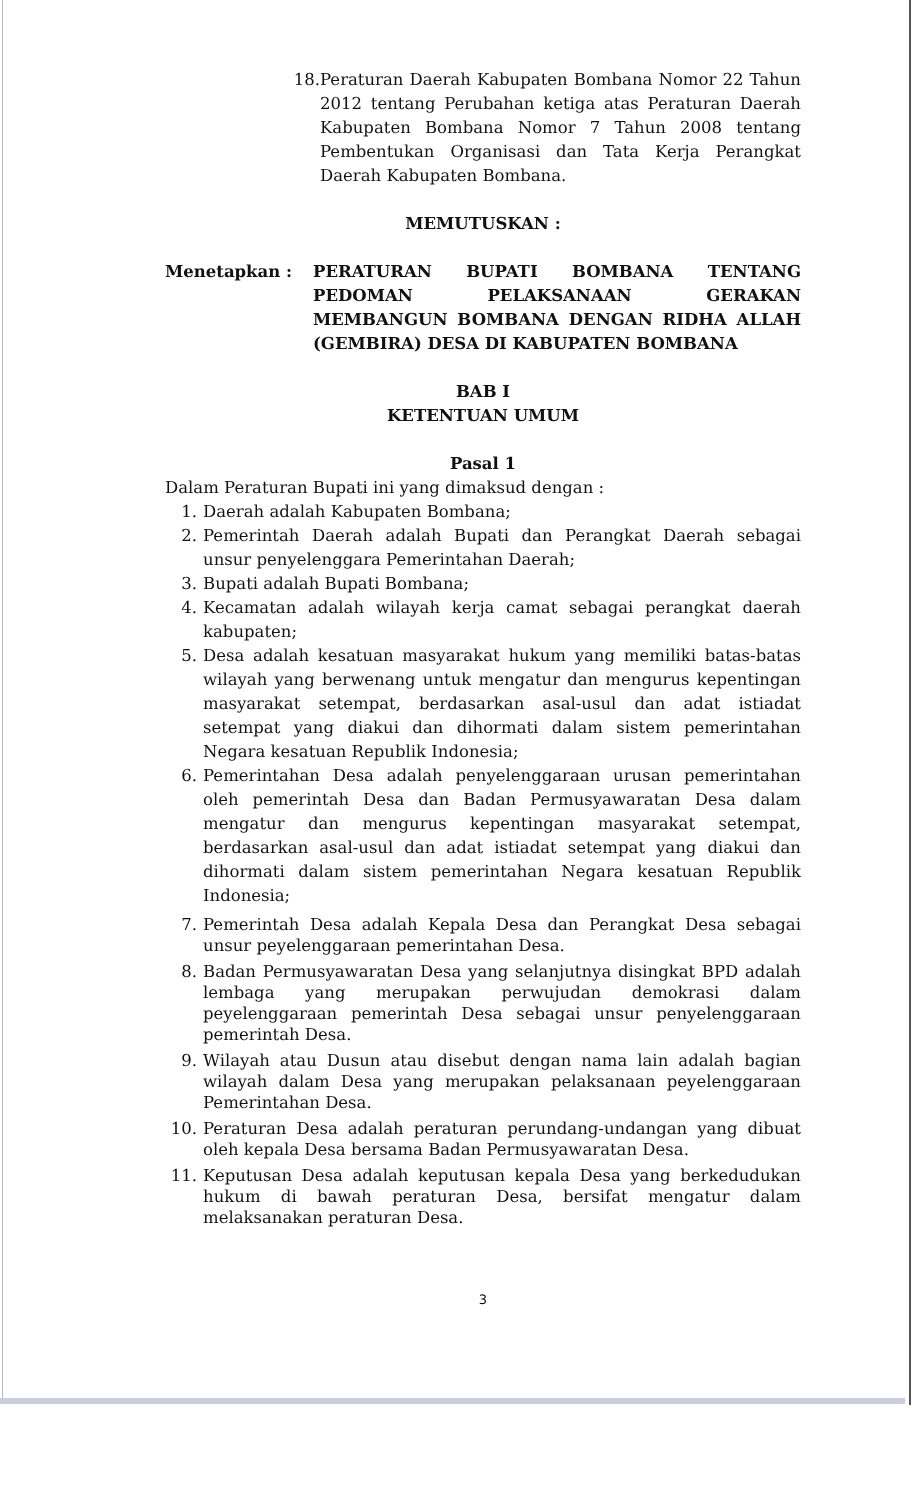18. Peraturan Daerah Kabupaten Bombana Nomor 22 Tahun 2012 tentang Perubahan ketiga atas Peraturan Daerah Kabupaten Bombana Nomor 7 Tahun 2008 tentang Pembentukan Organisasi dan Tata Kerja Perangkat Daerah Kabupaten Bombana.
MEMUTUSKAN :
Menetapkan : PERATURAN BUPATI BOMBANA TENTANG PEDOMAN PELAKSANAAN GERAKAN MEMBANGUN BOMBANA DENGAN RIDHA ALLAH (GEMBIRA) DESA DI KABUPATEN BOMBANA
BAB I
KETENTUAN UMUM
Pasal 1
Dalam Peraturan Bupati ini yang dimaksud dengan :
1. Daerah adalah Kabupaten Bombana;
2. Pemerintah Daerah adalah Bupati dan Perangkat Daerah sebagai unsur penyelenggara Pemerintahan Daerah;
3. Bupati adalah Bupati Bombana;
4. Kecamatan adalah wilayah kerja camat sebagai perangkat daerah kabupaten;
5. Desa adalah kesatuan masyarakat hukum yang memiliki batas-batas wilayah yang berwenang untuk mengatur dan mengurus kepentingan masyarakat setempat, berdasarkan asal-usul dan adat istiadat setempat yang diakui dan dihormati dalam sistem pemerintahan Negara kesatuan Republik Indonesia;
6. Pemerintahan Desa adalah penyelenggaraan urusan pemerintahan oleh pemerintah Desa dan Badan Permusyawaratan Desa dalam mengatur dan mengurus kepentingan masyarakat setempat, berdasarkan asal-usul dan adat istiadat setempat yang diakui dan dihormati dalam sistem pemerintahan Negara kesatuan Republik Indonesia;
7. Pemerintah Desa adalah Kepala Desa dan Perangkat Desa sebagai unsur peyelenggaraan pemerintahan Desa.
8. Badan Permusyawaratan Desa yang selanjutnya disingkat BPD adalah lembaga yang merupakan perwujudan demokrasi dalam peyelenggaraan pemerintah Desa sebagai unsur penyelenggaraan pemerintah Desa.
9. Wilayah atau Dusun atau disebut dengan nama lain adalah bagian wilayah dalam Desa yang merupakan pelaksanaan peyelenggaraan Pemerintahan Desa.
10. Peraturan Desa adalah peraturan perundang-undangan yang dibuat oleh kepala Desa bersama Badan Permusyawaratan Desa.
11. Keputusan Desa adalah keputusan kepala Desa yang berkedudukan hukum di bawah peraturan Desa, bersifat mengatur dalam melaksanakan peraturan Desa.
3